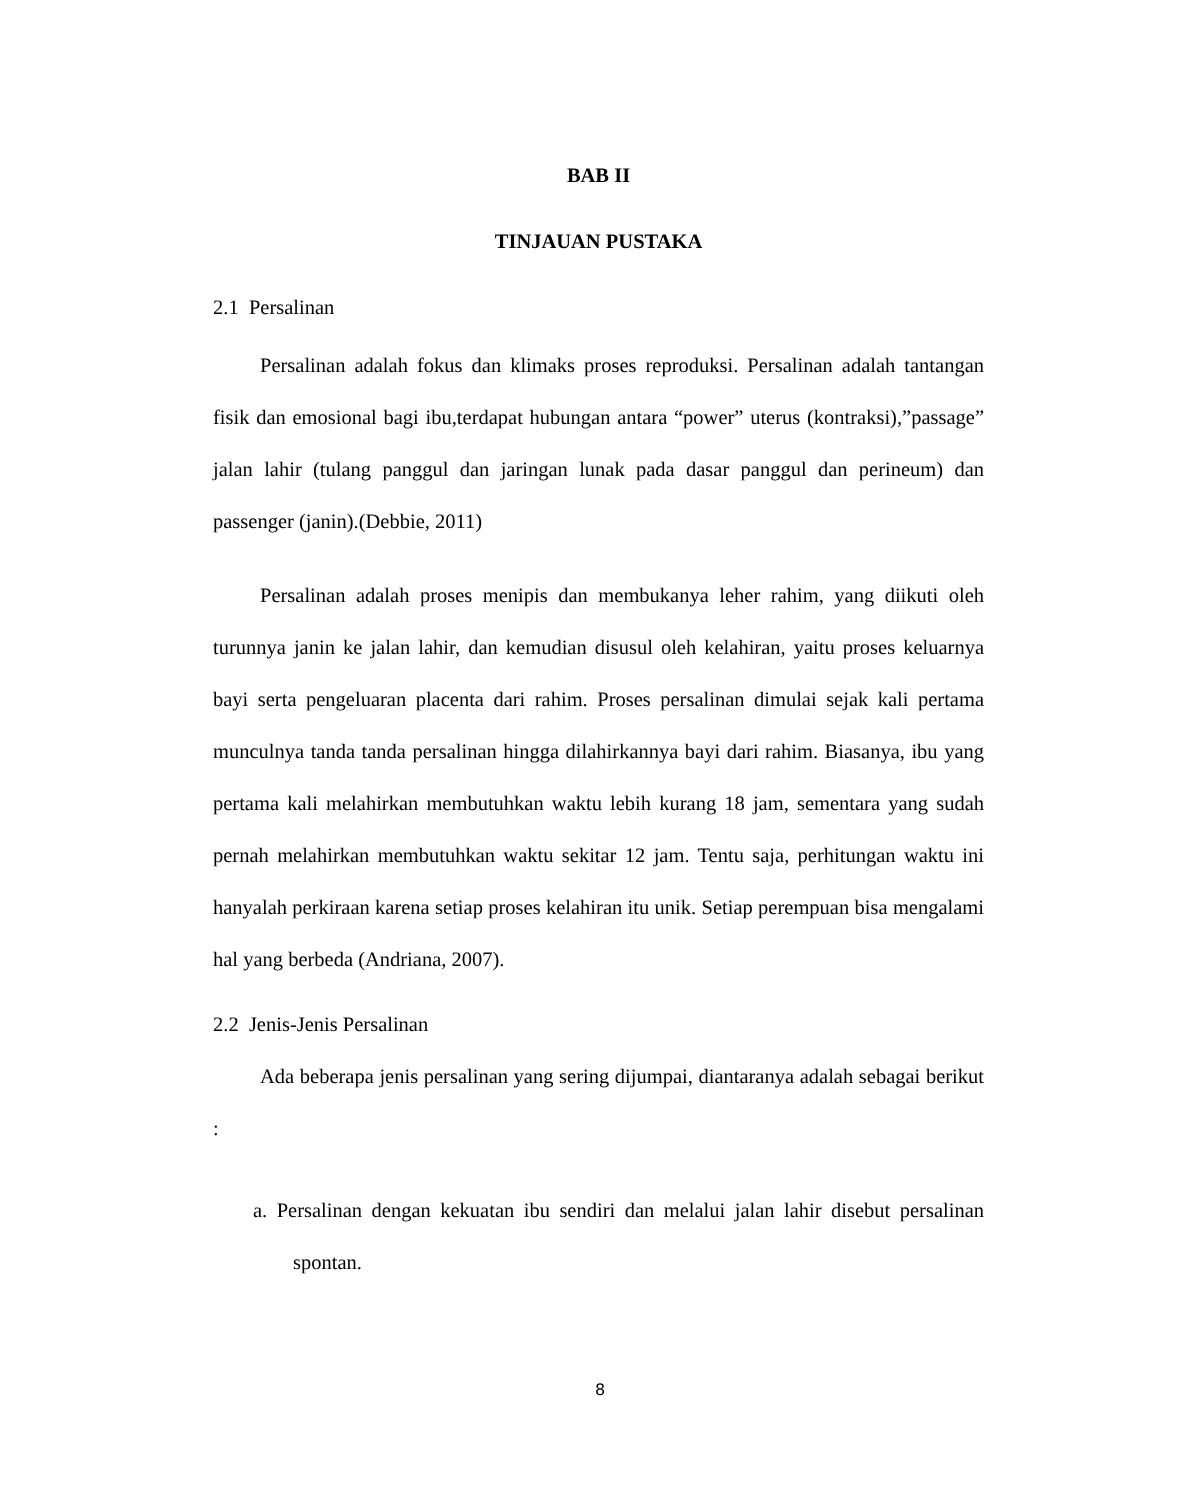BAB II
TINJAUAN PUSTAKA
2.1 Persalinan
Persalinan adalah fokus dan klimaks proses reproduksi. Persalinan adalah tantangan fisik dan emosional bagi ibu,terdapat hubungan antara “power” uterus (kontraksi),”passage” jalan lahir (tulang panggul dan jaringan lunak pada dasar panggul dan perineum) dan passenger (janin).(Debbie, 2011)
Persalinan adalah proses menipis dan membukanya leher rahim, yang diikuti oleh turunnya janin ke jalan lahir, dan kemudian disusul oleh kelahiran, yaitu proses keluarnya bayi serta pengeluaran placenta dari rahim. Proses persalinan dimulai sejak kali pertama munculnya tanda tanda persalinan hingga dilahirkannya bayi dari rahim. Biasanya, ibu yang pertama kali melahirkan membutuhkan waktu lebih kurang 18 jam, sementara yang sudah pernah melahirkan membutuhkan waktu sekitar 12 jam. Tentu saja, perhitungan waktu ini hanyalah perkiraan karena setiap proses kelahiran itu unik. Setiap perempuan bisa mengalami hal yang berbeda (Andriana, 2007).
2.2 Jenis-Jenis Persalinan
Ada beberapa jenis persalinan yang sering dijumpai, diantaranya adalah sebagai berikut :
a. Persalinan dengan kekuatan ibu sendiri dan melalui jalan lahir disebut persalinan spontan.
8